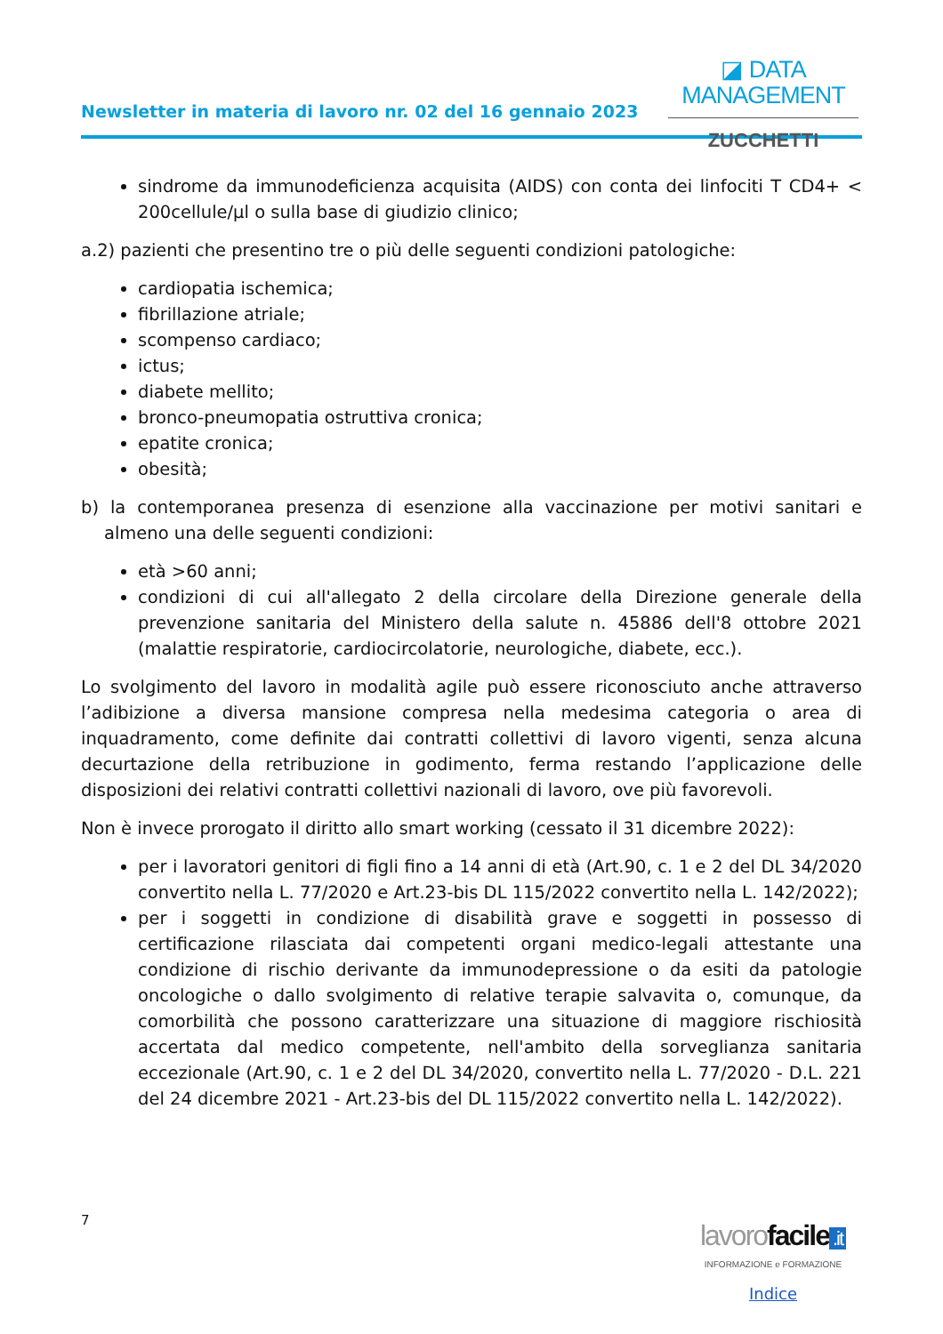Newsletter in materia di lavoro nr. 02 del 16 gennaio 2023
◪ DATA MANAGEMENT
ZUCCHETTI
sindrome da immunodeficienza acquisita (AIDS) con conta dei linfociti T CD4+ < 200cellule/μl o sulla base di giudizio clinico;
a.2) pazienti che presentino tre o più delle seguenti condizioni patologiche:
cardiopatia ischemica;
fibrillazione atriale;
scompenso cardiaco;
ictus;
diabete mellito;
bronco-pneumopatia ostruttiva cronica;
epatite cronica;
obesità;
b) la contemporanea presenza di esenzione alla vaccinazione per motivi sanitari e almeno una delle seguenti condizioni:
età >60 anni;
condizioni di cui all'allegato 2 della circolare della Direzione generale della prevenzione sanitaria del Ministero della salute n. 45886 dell'8 ottobre 2021 (malattie respiratorie, cardiocircolatorie, neurologiche, diabete, ecc.).
Lo svolgimento del lavoro in modalità agile può essere riconosciuto anche attraverso l’adibizione a diversa mansione compresa nella medesima categoria o area di inquadramento, come definite dai contratti collettivi di lavoro vigenti, senza alcuna decurtazione della retribuzione in godimento, ferma restando l’applicazione delle disposizioni dei relativi contratti collettivi nazionali di lavoro, ove più favorevoli.
Non è invece prorogato il diritto allo smart working (cessato il 31 dicembre 2022):
per i lavoratori genitori di figli fino a 14 anni di età (Art.90, c. 1 e 2 del DL 34/2020 convertito nella L. 77/2020 e Art.23-bis DL 115/2022 convertito nella L. 142/2022);
per i soggetti in condizione di disabilità grave e soggetti in possesso di certificazione rilasciata dai competenti organi medico-legali attestante una condizione di rischio derivante da immunodepressione o da esiti da patologie oncologiche o dallo svolgimento di relative terapie salvavita o, comunque, da comorbilità che possono caratterizzare una situazione di maggiore rischiosità accertata dal medico competente, nell'ambito della sorveglianza sanitaria eccezionale (Art.90, c. 1 e 2 del DL 34/2020, convertito nella L. 77/2020 - D.L. 221 del 24 dicembre 2021 - Art.23-bis del DL 115/2022 convertito nella L. 142/2022).
7
lavorofacile.it
INFORMAZIONE e FORMAZIONE
Indice